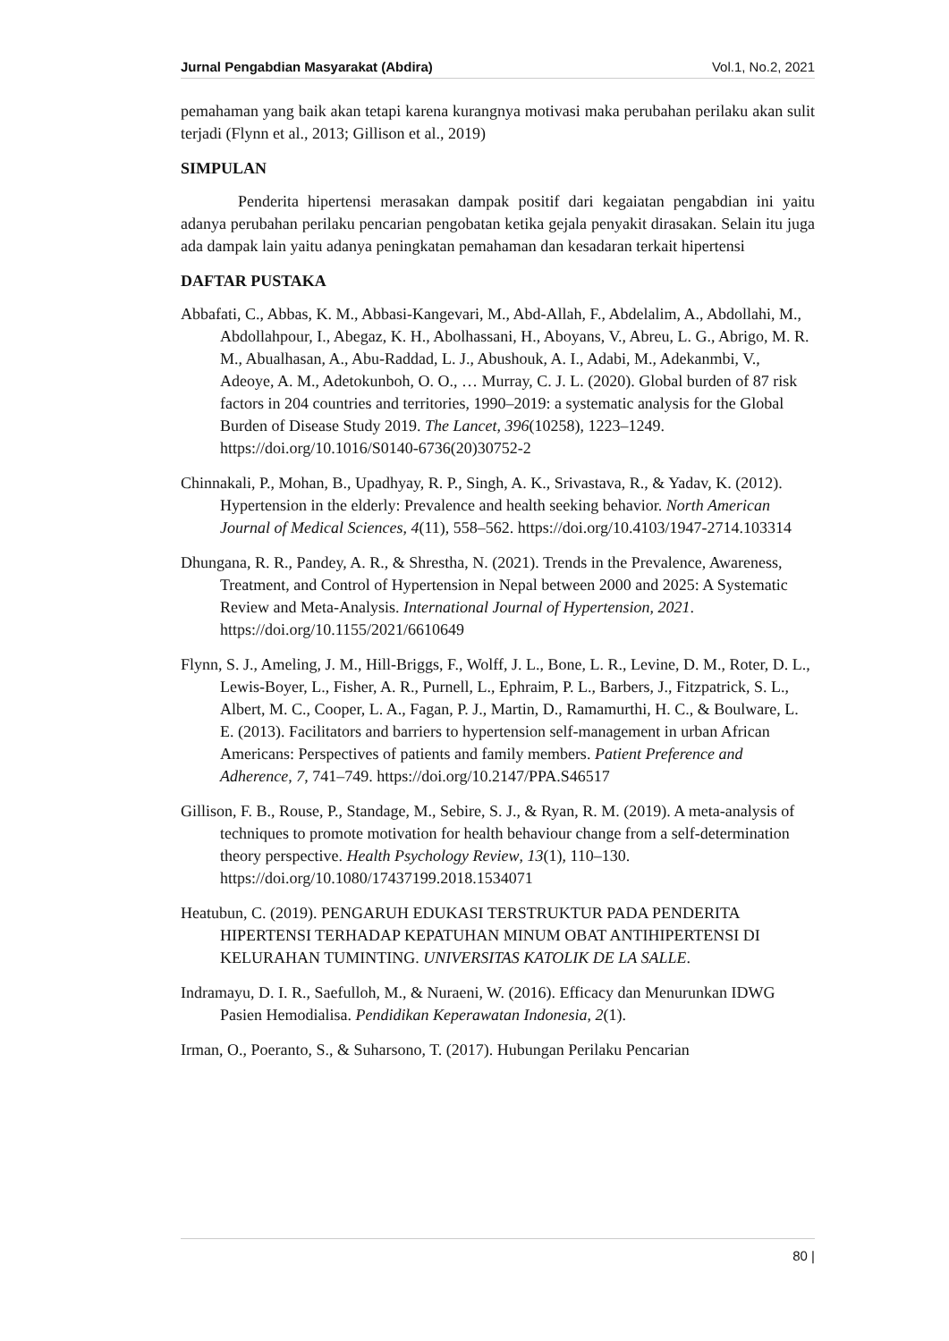Jurnal Pengabdian Masyarakat (Abdira) Vol.1, No.2, 2021
pemahaman yang baik akan tetapi karena kurangnya motivasi maka perubahan perilaku akan sulit terjadi (Flynn et al., 2013; Gillison et al., 2019)
SIMPULAN
Penderita hipertensi merasakan dampak positif dari kegaiatan pengabdian ini yaitu adanya perubahan perilaku pencarian pengobatan ketika gejala penyakit dirasakan. Selain itu juga ada dampak lain yaitu adanya peningkatan pemahaman dan kesadaran terkait hipertensi
DAFTAR PUSTAKA
Abbafati, C., Abbas, K. M., Abbasi-Kangevari, M., Abd-Allah, F., Abdelalim, A., Abdollahi, M., Abdollahpour, I., Abegaz, K. H., Abolhassani, H., Aboyans, V., Abreu, L. G., Abrigo, M. R. M., Abualhasan, A., Abu-Raddad, L. J., Abushouk, A. I., Adabi, M., Adekanmbi, V., Adeoye, A. M., Adetokunboh, O. O., … Murray, C. J. L. (2020). Global burden of 87 risk factors in 204 countries and territories, 1990–2019: a systematic analysis for the Global Burden of Disease Study 2019. The Lancet, 396(10258), 1223–1249. https://doi.org/10.1016/S0140-6736(20)30752-2
Chinnakali, P., Mohan, B., Upadhyay, R. P., Singh, A. K., Srivastava, R., & Yadav, K. (2012). Hypertension in the elderly: Prevalence and health seeking behavior. North American Journal of Medical Sciences, 4(11), 558–562. https://doi.org/10.4103/1947-2714.103314
Dhungana, R. R., Pandey, A. R., & Shrestha, N. (2021). Trends in the Prevalence, Awareness, Treatment, and Control of Hypertension in Nepal between 2000 and 2025: A Systematic Review and Meta-Analysis. International Journal of Hypertension, 2021. https://doi.org/10.1155/2021/6610649
Flynn, S. J., Ameling, J. M., Hill-Briggs, F., Wolff, J. L., Bone, L. R., Levine, D. M., Roter, D. L., Lewis-Boyer, L., Fisher, A. R., Purnell, L., Ephraim, P. L., Barbers, J., Fitzpatrick, S. L., Albert, M. C., Cooper, L. A., Fagan, P. J., Martin, D., Ramamurthi, H. C., & Boulware, L. E. (2013). Facilitators and barriers to hypertension self-management in urban African Americans: Perspectives of patients and family members. Patient Preference and Adherence, 7, 741–749. https://doi.org/10.2147/PPA.S46517
Gillison, F. B., Rouse, P., Standage, M., Sebire, S. J., & Ryan, R. M. (2019). A meta-analysis of techniques to promote motivation for health behaviour change from a self-determination theory perspective. Health Psychology Review, 13(1), 110–130. https://doi.org/10.1080/17437199.2018.1534071
Heatubun, C. (2019). PENGARUH EDUKASI TERSTRUKTUR PADA PENDERITA HIPERTENSI TERHADAP KEPATUHAN MINUM OBAT ANTIHIPERTENSI DI KELURAHAN TUMINTING. UNIVERSITAS KATOLIK DE LA SALLE.
Indramayu, D. I. R., Saefulloh, M., & Nuraeni, W. (2016). Efficacy dan Menurunkan IDWG Pasien Hemodialisa. Pendidikan Keperawatan Indonesia, 2(1).
Irman, O., Poeranto, S., & Suharsono, T. (2017). Hubungan Perilaku Pencarian
80 |